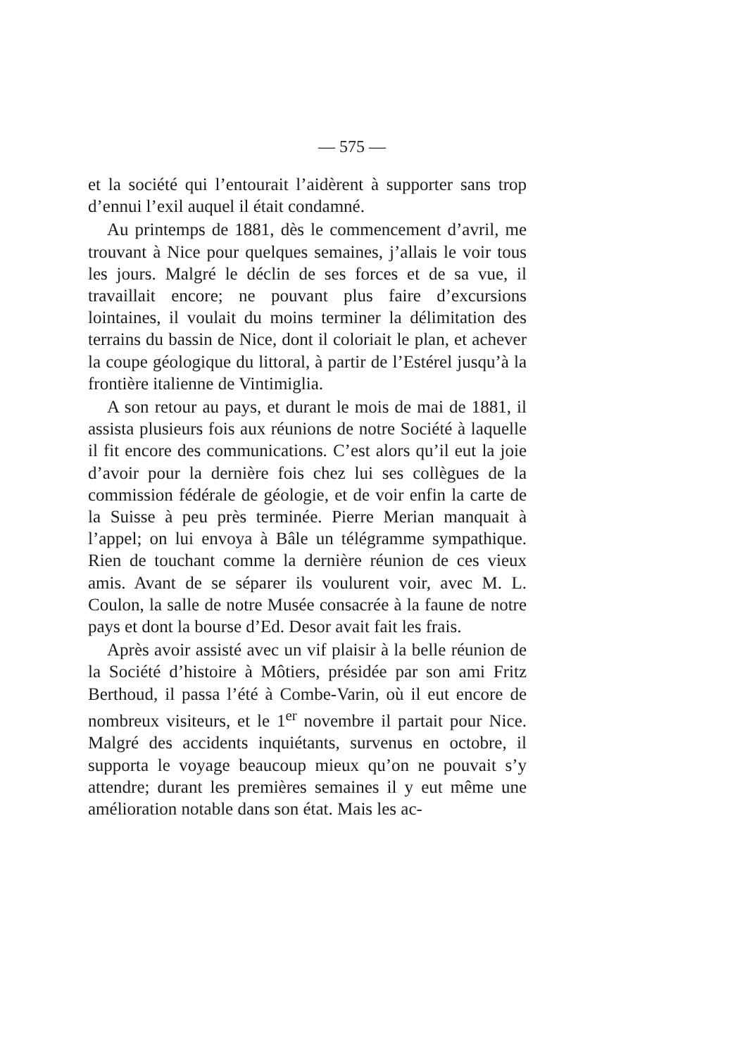— 575 —
et la société qui l’entourait l’aidèrent à supporter sans trop d’ennui l’exil auquel il était condamné.
Au printemps de 1881, dès le commencement d’avril, me trouvant à Nice pour quelques semaines, j’allais le voir tous les jours. Malgré le déclin de ses forces et de sa vue, il travaillait encore; ne pouvant plus faire d’excursions lointaines, il voulait du moins terminer la délimitation des terrains du bassin de Nice, dont il coloriait le plan, et achever la coupe géologique du littoral, à partir de l’Estérel jusqu’à la frontière italienne de Vintimiglia.
A son retour au pays, et durant le mois de mai de 1881, il assista plusieurs fois aux réunions de notre Société à laquelle il fit encore des communications. C’est alors qu’il eut la joie d’avoir pour la dernière fois chez lui ses collègues de la commission fédérale de géologie, et de voir enfin la carte de la Suisse à peu près terminée. Pierre Merian manquait à l’appel; on lui envoya à Bâle un télégramme sympathique. Rien de touchant comme la dernière réunion de ces vieux amis. Avant de se séparer ils voulurent voir, avec M. L. Coulon, la salle de notre Musée consacrée à la faune de notre pays et dont la bourse d’Ed. Desor avait fait les frais.
Après avoir assisté avec un vif plaisir à la belle réunion de la Société d’histoire à Môtiers, présidée par son ami Fritz Berthoud, il passa l’été à Combe-Varin, où il eut encore de nombreux visiteurs, et le 1<sup>er</sup> novembre il partait pour Nice. Malgré des accidents inquiétants, survenus en octobre, il supporta le voyage beaucoup mieux qu’on ne pouvait s’y attendre; durant les premières semaines il y eut même une amélioration notable dans son état. Mais les ac-